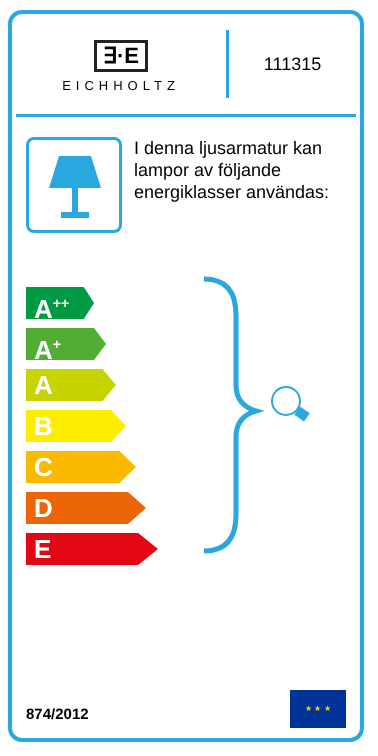∃·E
EICHHOLTZ
111315
I denna ljusarmatur kan lampor av följande energiklasser användas:
A<sup>++</sup>
A<sup>+</sup>
A
B
C
D
E
874/2012
★ ★ ★